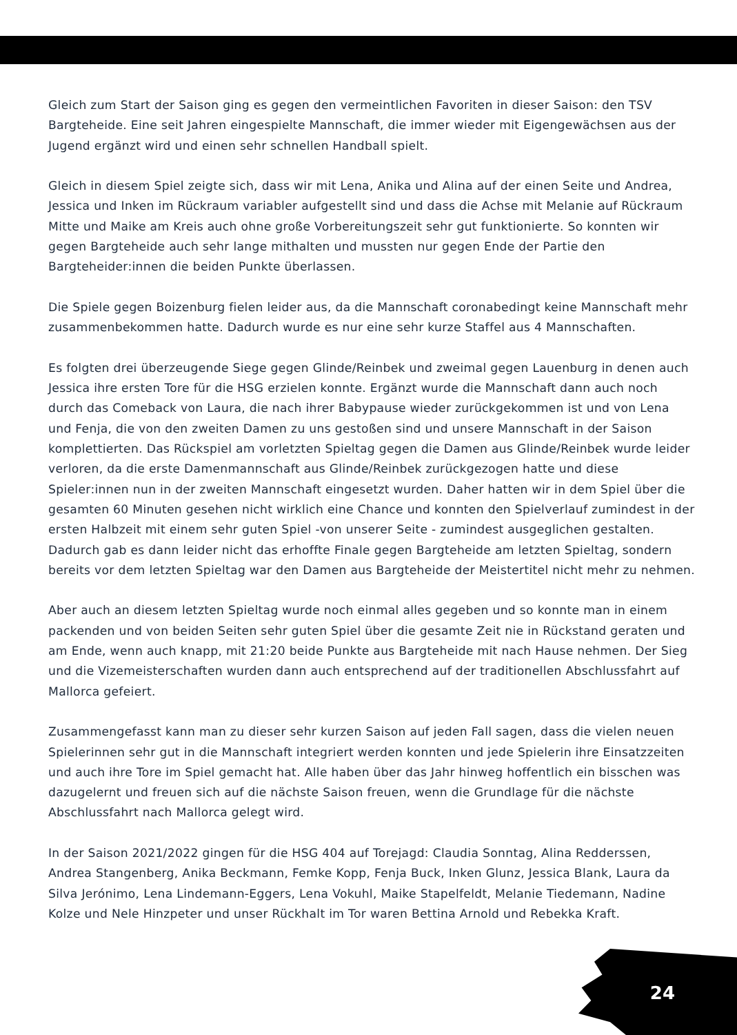Gleich zum Start der Saison ging es gegen den vermeintlichen Favoriten in dieser Saison: den TSV Bargteheide. Eine seit Jahren eingespielte Mannschaft, die immer wieder mit Eigengewächsen aus der Jugend ergänzt wird und einen sehr schnellen Handball spielt.
Gleich in diesem Spiel zeigte sich, dass wir mit Lena, Anika und Alina auf der einen Seite und Andrea, Jessica und Inken im Rückraum variabler aufgestellt sind und dass die Achse mit Melanie auf Rückraum Mitte und Maike am Kreis auch ohne große Vorbereitungszeit sehr gut funktionierte. So konnten wir gegen Bargteheide auch sehr lange mithalten und mussten nur gegen Ende der Partie den Bargteheider:innen die beiden Punkte überlassen.
Die Spiele gegen Boizenburg fielen leider aus, da die Mannschaft coronabedingt keine Mannschaft mehr zusammenbekommen hatte. Dadurch wurde es nur eine sehr kurze Staffel aus 4 Mannschaften.
Es folgten drei überzeugende Siege gegen Glinde/Reinbek und zweimal gegen Lauenburg in denen auch Jessica ihre ersten Tore für die HSG erzielen konnte. Ergänzt wurde die Mannschaft dann auch noch durch das Comeback von Laura, die nach ihrer Babypause wieder zurückgekommen ist und von Lena und Fenja, die von den zweiten Damen zu uns gestoßen sind und unsere Mannschaft in der Saison komplettierten. Das Rückspiel am vorletzten Spieltag gegen die Damen aus Glinde/Reinbek wurde leider verloren, da die erste Damenmannschaft aus Glinde/Reinbek zurückgezogen hatte und diese Spieler:innen nun in der zweiten Mannschaft eingesetzt wurden. Daher hatten wir in dem Spiel über die gesamten 60 Minuten gesehen nicht wirklich eine Chance und konnten den Spielverlauf zumindest in der ersten Halbzeit mit einem sehr guten Spiel -von unserer Seite - zumindest ausgeglichen gestalten. Dadurch gab es dann leider nicht das erhoffte Finale gegen Bargteheide am letzten Spieltag, sondern bereits vor dem letzten Spieltag war den Damen aus Bargteheide der Meistertitel nicht mehr zu nehmen.
Aber auch an diesem letzten Spieltag wurde noch einmal alles gegeben und so konnte man in einem packenden und von beiden Seiten sehr guten Spiel über die gesamte Zeit nie in Rückstand geraten und am Ende, wenn auch knapp, mit 21:20 beide Punkte aus Bargteheide mit nach Hause nehmen. Der Sieg und die Vizemeisterschaften wurden dann auch entsprechend auf der traditionellen Abschlussfahrt auf Mallorca gefeiert.
Zusammengefasst kann man zu dieser sehr kurzen Saison auf jeden Fall sagen, dass die vielen neuen Spielerinnen sehr gut in die Mannschaft integriert werden konnten und jede Spielerin ihre Einsatzzeiten und auch ihre Tore im Spiel gemacht hat. Alle haben über das Jahr hinweg hoffentlich ein bisschen was dazugelernt und freuen sich auf die nächste Saison freuen, wenn die Grundlage für die nächste Abschlussfahrt nach Mallorca gelegt wird.
In der Saison 2021/2022 gingen für die HSG 404 auf Torejagd: Claudia Sonntag, Alina Redderssen, Andrea Stangenberg, Anika Beckmann, Femke Kopp, Fenja Buck, Inken Glunz, Jessica Blank, Laura da Silva Jerónimo, Lena Lindemann-Eggers, Lena Vokuhl, Maike Stapelfeldt, Melanie Tiedemann, Nadine Kolze und Nele Hinzpeter und unser Rückhalt im Tor waren Bettina Arnold und Rebekka Kraft.
24